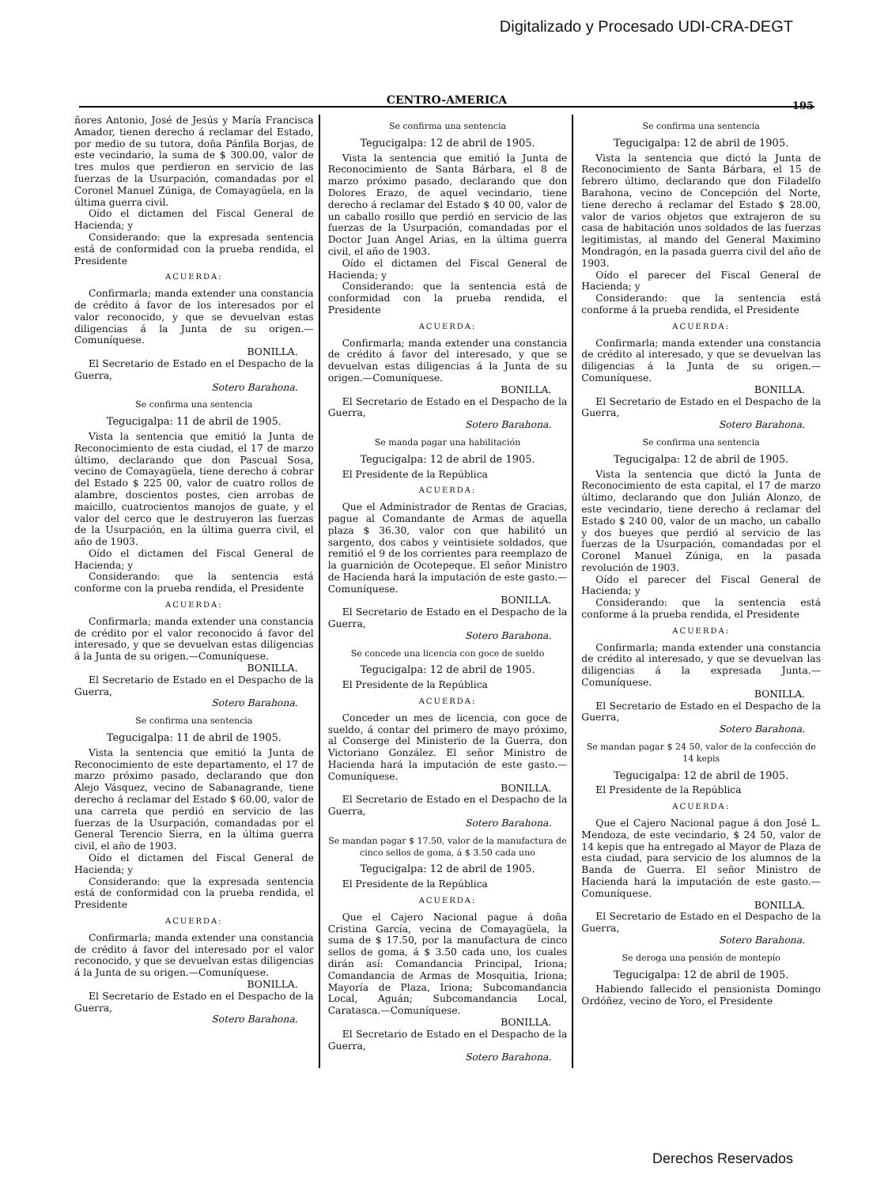Digitalizado y Procesado UDI-CRA-DEGT
CENTRO-AMERICA 195
ñores Antonio, José de Jesús y María Francisca Amador, tienen derecho á reclamar del Estado, por medio de su tutora, doña Pánfila Borjas, de este vecindario, la suma de $ 300.00, valor de tres mulos que perdieron en servicio de las fuerzas de la Usurpación, comandadas por el Coronel Manuel Zúniga, de Comayagüela, en la última guerra civil.
Oído el dictamen del Fiscal General de Hacienda; y
Considerando: que la expresada sentencia está de conformidad con la prueba rendida, el Presidente
ACUERDA:
Confirmarla; manda extender una constancia de crédito á favor de los interesados por el valor reconocido, y que se devuelvan estas diligencias á la Junta de su origen.—Comuníquese.
BONILLA.
El Secretario de Estado en el Despacho de la Guerra,
Sotero Barahona.
Se confirma una sentencia
Tegucigalpa: 11 de abril de 1905.
Vista la sentencia que emitió la Junta de Reconocimiento de esta ciudad, el 17 de marzo último, declarando que don Pascual Sosa, vecino de Comayagüela, tiene derecho á cobrar del Estado $ 225 00, valor de cuatro rollos de alambre, doscientos postes, cien arrobas de maicillo, cuatrocientos manojos de guate, y el valor del cerco que le destruyeron las fuerzas de la Usurpación, en la última guerra civil, el año de 1903.
Oído el dictamen del Fiscal General de Hacienda; y
Considerando: que la sentencia está conforme con la prueba rendida, el Presidente
ACUERDA:
Confirmarla; manda extender una constancia de crédito por el valor reconocido á favor del interesado, y que se devuelvan estas diligencias á la Junta de su origen.—Comuníquese.
BONILLA.
El Secretario de Estado en el Despacho de la Guerra,
Sotero Barahona.
Se confirma una sentencia
Tegucigalpa: 11 de abril de 1905.
Vista la sentencia que emitió la Junta de Reconocimiento de este departamento, el 17 de marzo próximo pasado, declarando que don Alejo Vásquez, vecino de Sabanagrande, tiene derecho á reclamar del Estado $ 60.00, valor de una carreta que perdió en servicio de las fuerzas de la Usurpación, comandadas por el General Terencio Sierra, en la última guerra civil, el año de 1903.
Oído el dictamen del Fiscal General de Hacienda; y
Considerando: que la expresada sentencia está de conformidad con la prueba rendida, el Presidente
ACUERDA:
Confirmarla; manda extender una constancia de crédito á favor del interesado por el valor reconocido, y que se devuelvan estas diligencias á la Junta de su origen.—Comuníquese.
BONILLA.
El Secretario de Estado en el Despacho de la Guerra,
Sotero Barahona.
Se confirma una sentencia
Tegucigalpa: 12 de abril de 1905.
Vista la sentencia que emitió la Junta de Reconocimiento de Santa Bárbara, el 8 de marzo próximo pasado, declarando que don Dolores Erazo, de aquel vecindario, tiene derecho á reclamar del Estado $ 40 00, valor de un caballo rosillo que perdió en servicio de las fuerzas de la Usurpación, comandadas por el Doctor Juan Angel Arias, en la última guerra civil, el año de 1903.
Oído el dictamen del Fiscal General de Hacienda; y
Considerando: que la sentencia está de conformidad con la prueba rendida, el Presidente
ACUERDA:
Confirmarla; manda extender una constancia de crédito á favor del interesado, y que se devuelvan estas diligencias á la Junta de su origen.—Comuníquese.
BONILLA.
El Secretario de Estado en el Despacho de la Guerra,
Sotero Barahona.
Se manda pagar una habilitación
Tegucigalpa: 12 de abril de 1905.
El Presidente de la República
ACUERDA:
Que el Administrador de Rentas de Gracias, pague al Comandante de Armas de aquella plaza $ 36.30, valor con que habilitó un sargento, dos cabos y veintisiete soldados, que remitió el 9 de los corrientes para reemplazo de la guarnición de Ocotepeque. El señor Ministro de Hacienda hará la imputación de este gasto.—Comuníquese.
BONILLA.
El Secretario de Estado en el Despacho de la Guerra,
Sotero Barahona.
Se concede una licencia con goce de sueldo
Tegucigalpa: 12 de abril de 1905.
El Presidente de la República
ACUERDA:
Conceder un mes de licencia, con goce de sueldo, á contar del primero de mayo próximo, al Conserge del Ministerio de la Guerra, don Victoriano González. El señor Ministro de Hacienda hará la imputación de este gasto.—Comuníquese.
BONILLA.
El Secretario de Estado en el Despacho de la Guerra,
Sotero Barahona.
Se mandan pagar $ 17.50, valor de la manufactura de cinco sellos de goma, á $ 3.50 cada uno
Tegucigalpa: 12 de abril de 1905.
El Presidente de la República
ACUERDA:
Que el Cajero Nacional pague á doña Cristina García, vecina de Comayagüela, la suma de $ 17.50, por la manufactura de cinco sellos de goma, á $ 3.50 cada uno, los cuales dirán así: Comandancia Principal, Iriona; Comandancia de Armas de Mosquitia, Iriona; Mayoría de Plaza, Iriona; Subcomandancia Local, Aguán; Subcomandancia Local, Caratasca.—Comuníquese.
BONILLA.
El Secretario de Estado en el Despacho de la Guerra,
Sotero Barahona.
Se confirma una sentencia
Tegucigalpa: 12 de abril de 1905.
Vista la sentencia que dictó la Junta de Reconocimiento de Santa Bárbara, el 15 de febrero último, declarando que don Filadelfo Barahona, vecino de Concepción del Norte, tiene derecho á reclamar del Estado $ 28.00, valor de varios objetos que extrajeron de su casa de habitación unos soldados de las fuerzas legitimistas, al mando del General Maximino Mondragón, en la pasada guerra civil del año de 1903.
Oído el parecer del Fiscal General de Hacienda; y
Considerando: que la sentencia está conforme á la prueba rendida, el Presidente
ACUERDA:
Confirmarla; manda extender una constancia de crédito al interesado, y que se devuelvan las diligencias á la Junta de su origen.—Comuníquese.
BONILLA.
El Secretario de Estado en el Despacho de la Guerra,
Sotero Barahona.
Se confirma una sentencia
Tegucigalpa: 12 de abril de 1905.
Vista la sentencia que dictó la Junta de Reconocimiento de esta capital, el 17 de marzo último, declarando que don Julián Alonzo, de este vecindario, tiene derecho á reclamar del Estado $ 240 00, valor de un macho, un caballo y dos bueyes que perdió al servicio de las fuerzas de la Usurpación, comandadas por el Coronel Manuel Zúniga, en la pasada revolución de 1903.
Oído el parecer del Fiscal General de Hacienda; y
Considerando: que la sentencia está conforme á la prueba rendida, el Presidente
ACUERDA:
Confirmarla; manda extender una constancia de crédito al interesado, y que se devuelvan las diligencias á la expresada Junta.—Comuníquese.
BONILLA.
El Secretario de Estado en el Despacho de la Guerra,
Sotero Barahona.
Se mandan pagar $ 24 50, valor de la confección de 14 kepis
Tegucigalpa: 12 de abril de 1905.
El Presidente de la República
ACUERDA:
Que el Cajero Nacional pague á don José L. Mendoza, de este vecindario, $ 24 50, valor de 14 kepis que ha entregado al Mayor de Plaza de esta ciudad, para servicio de los alumnos de la Banda de Guerra. El señor Ministro de Hacienda hará la imputación de este gasto.—Comuníquese.
BONILLA.
El Secretario de Estado en el Despacho de la Guerra,
Sotero Barahona.
Se deroga una pensión de montepío
Tegucigalpa: 12 de abril de 1905.
Habiendo fallecido el pensionista Domingo Ordóñez, vecino de Yoro, el Presidente
Derechos Reservados